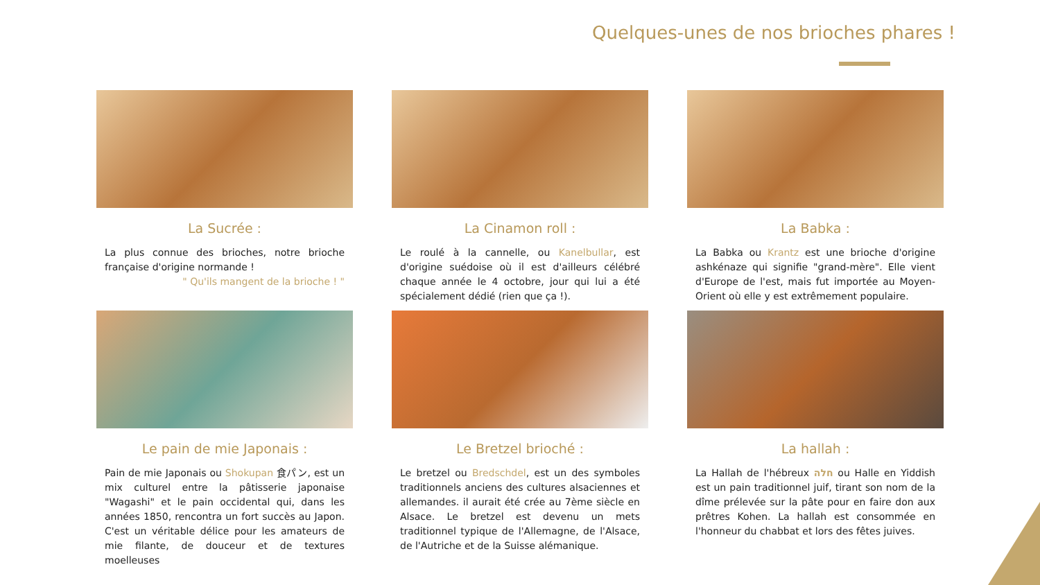Quelques-unes de nos brioches phares !
La Sucrée :
La plus connue des brioches, notre brioche française d'origine normande !
" Qu'ils mangent de la brioche ! "
La Cinamon roll :
Le roulé à la cannelle, ou Kanelbullar, est d'origine suédoise où il est d'ailleurs célébré chaque année le 4 octobre, jour qui lui a été spécialement dédié (rien que ça !).
La Babka :
La Babka ou Krantz est une brioche d'origine ashkénaze qui signifie "grand-mère". Elle vient d'Europe de l'est, mais fut importée au Moyen-Orient où elle y est extrêmement populaire.
Le pain de mie Japonais :
Pain de mie Japonais ou Shokupan 食パン, est un mix culturel entre la pâtisserie japonaise "Wagashi" et le pain occidental qui, dans les années 1850, rencontra un fort succès au Japon. C'est un véritable délice pour les amateurs de mie filante, de douceur et de textures moelleuses
Le Bretzel brioché :
Le bretzel ou Bredschdel, est un des symboles traditionnels anciens des cultures alsaciennes et allemandes. il aurait été crée au 7ème siècle en Alsace. Le bretzel est devenu un mets traditionnel typique de l'Allemagne, de l'Alsace, de l'Autriche et de la Suisse alémanique.
La hallah :
La Hallah de l'hébreux חלה ou Halle en Yiddish est un pain traditionnel juif, tirant son nom de la dîme prélevée sur la pâte pour en faire don aux prêtres Kohen. La hallah est consommée en l'honneur du chabbat et lors des fêtes juives.